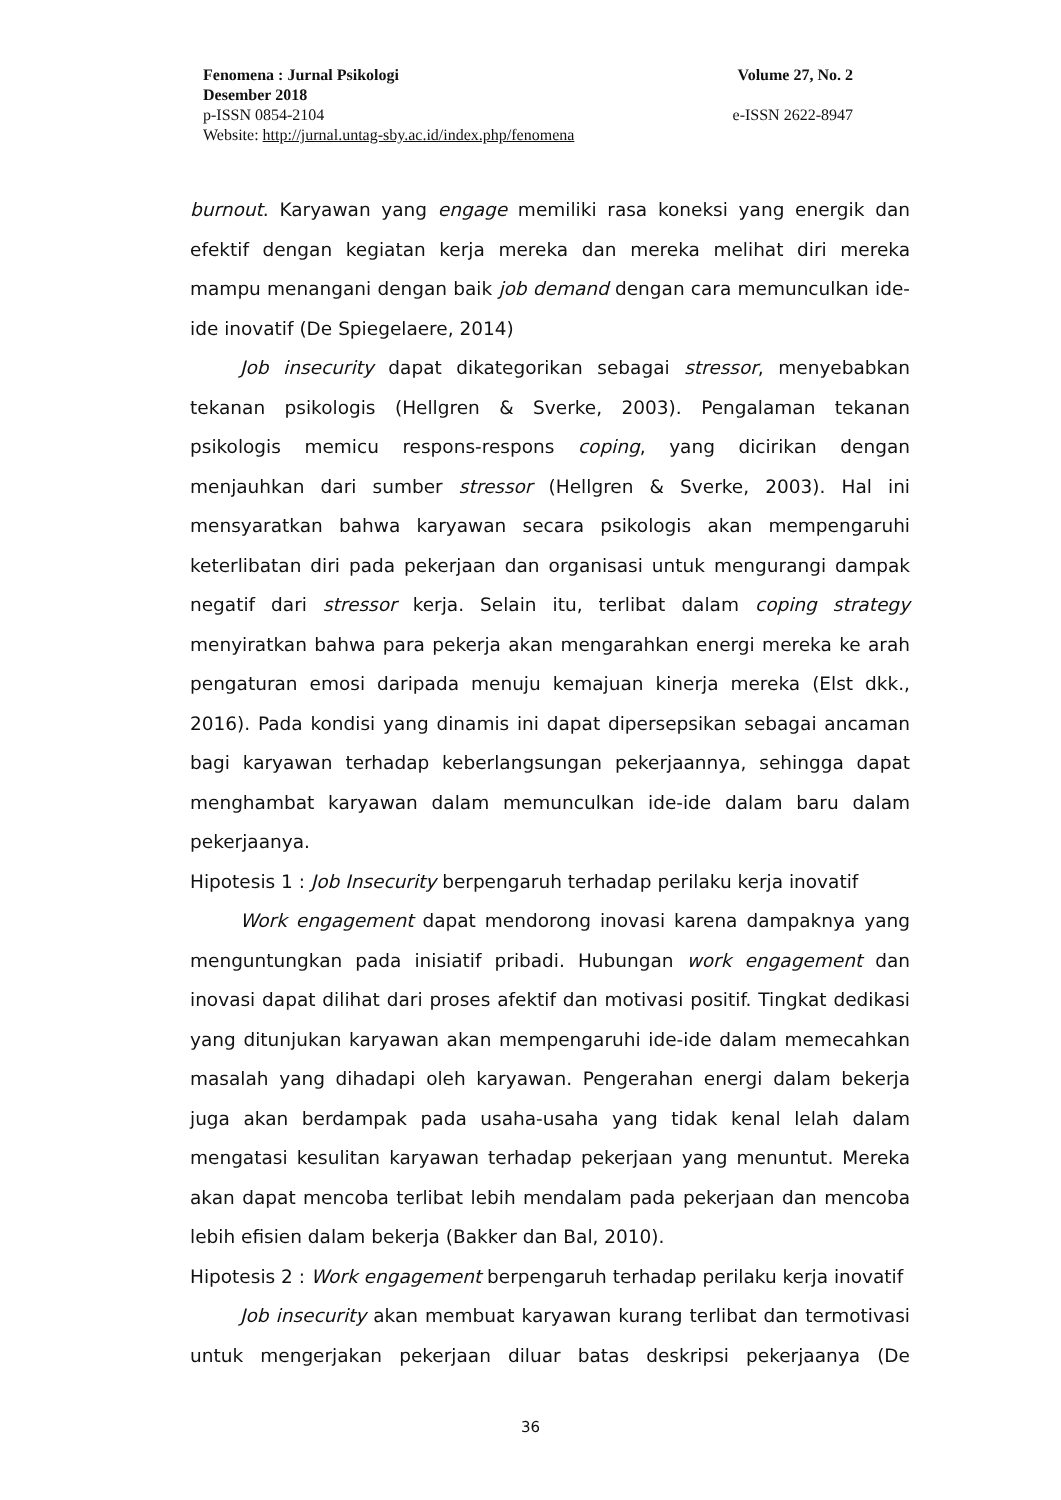Fenomena : Jurnal Psikologi Volume 27, No. 2
Desember 2018
p-ISSN 0854-2104 e-ISSN 2622-8947
Website: http://jurnal.untag-sby.ac.id/index.php/fenomena
burnout. Karyawan yang engage memiliki rasa koneksi yang energik dan efektif dengan kegiatan kerja mereka dan mereka melihat diri mereka mampu menangani dengan baik job demand dengan cara memunculkan ide-ide inovatif (De Spiegelaere, 2014)
Job insecurity dapat dikategorikan sebagai stressor, menyebabkan tekanan psikologis (Hellgren & Sverke, 2003). Pengalaman tekanan psikologis memicu respons-respons coping, yang dicirikan dengan menjauhkan dari sumber stressor (Hellgren & Sverke, 2003). Hal ini mensyaratkan bahwa karyawan secara psikologis akan mempengaruhi keterlibatan diri pada pekerjaan dan organisasi untuk mengurangi dampak negatif dari stressor kerja. Selain itu, terlibat dalam coping strategy menyiratkan bahwa para pekerja akan mengarahkan energi mereka ke arah pengaturan emosi daripada menuju kemajuan kinerja mereka (Elst dkk., 2016). Pada kondisi yang dinamis ini dapat dipersepsikan sebagai ancaman bagi karyawan terhadap keberlangsungan pekerjaannya, sehingga dapat menghambat karyawan dalam memunculkan ide-ide dalam baru dalam pekerjaanya.
Hipotesis 1 : Job Insecurity berpengaruh terhadap perilaku kerja inovatif
Work engagement dapat mendorong inovasi karena dampaknya yang menguntungkan pada inisiatif pribadi. Hubungan work engagement dan inovasi dapat dilihat dari proses afektif dan motivasi positif. Tingkat dedikasi yang ditunjukan karyawan akan mempengaruhi ide-ide dalam memecahkan masalah yang dihadapi oleh karyawan. Pengerahan energi dalam bekerja juga akan berdampak pada usaha-usaha yang tidak kenal lelah dalam mengatasi kesulitan karyawan terhadap pekerjaan yang menuntut. Mereka akan dapat mencoba terlibat lebih mendalam pada pekerjaan dan mencoba lebih efisien dalam bekerja (Bakker dan Bal, 2010).
Hipotesis 2 : Work engagement berpengaruh terhadap perilaku kerja inovatif
Job insecurity akan membuat karyawan kurang terlibat dan termotivasi untuk mengerjakan pekerjaan diluar batas deskripsi pekerjaanya (De
36